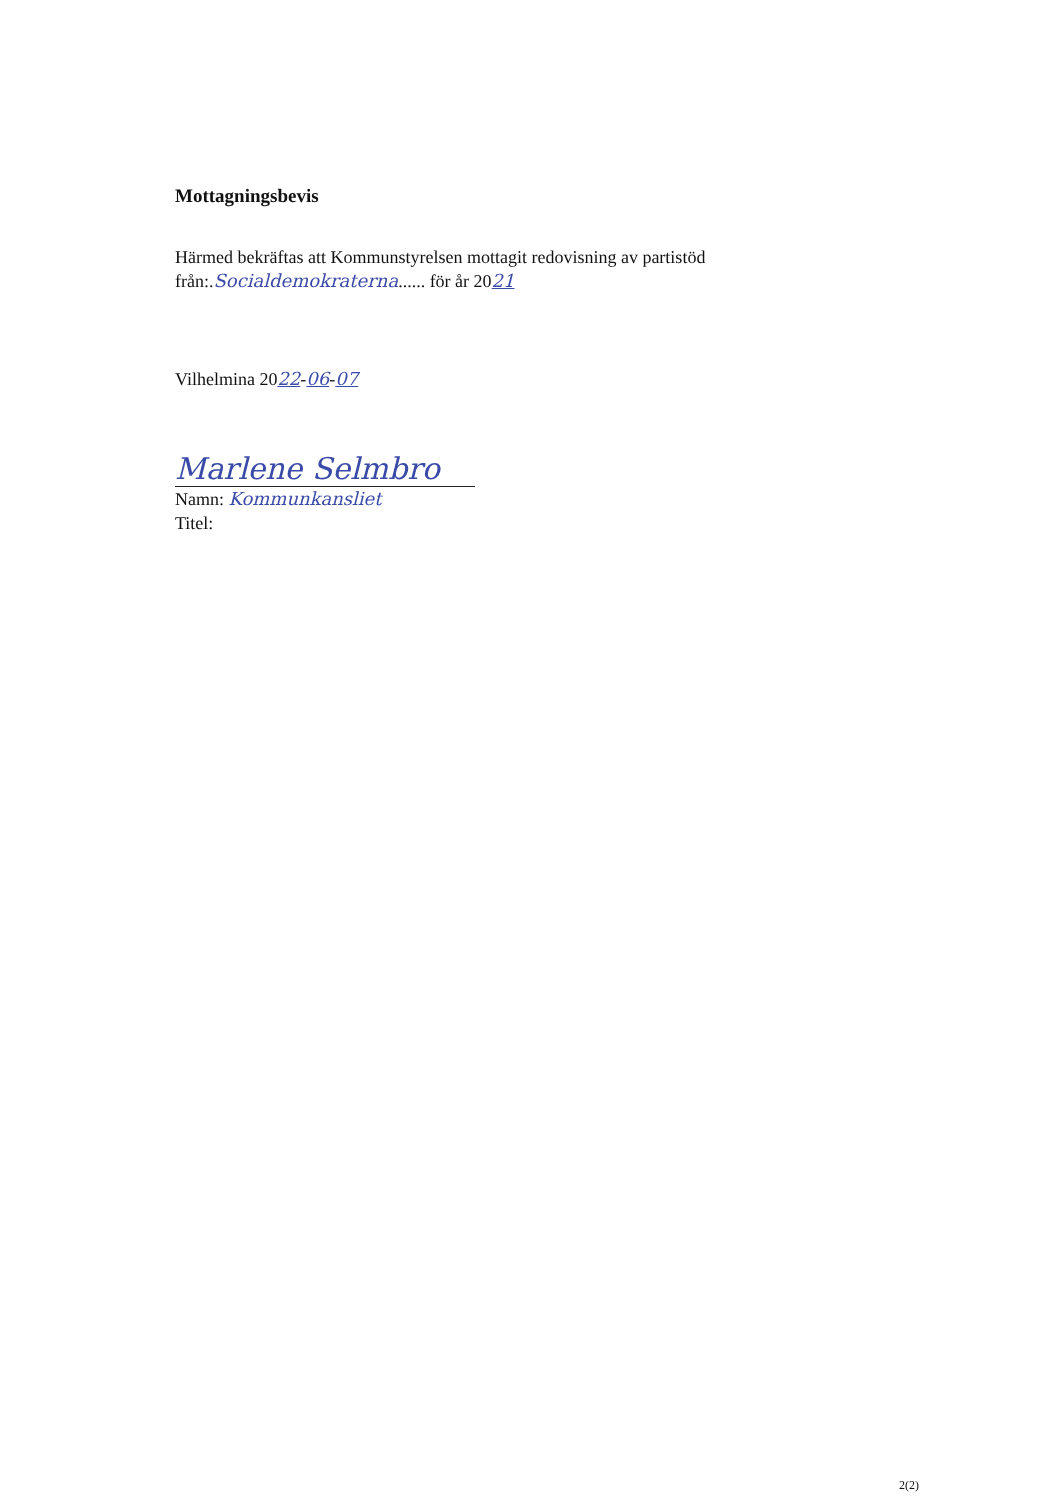Mottagningsbevis
Härmed bekräftas att Kommunstyrelsen mottagit redovisning av partistöd
från:.Socialdemokraterna...... för år 2021
Vilhelmina 2022-06-07
Marlene Selmbro
Namn: Kommunkansliet
Titel:
2(2)